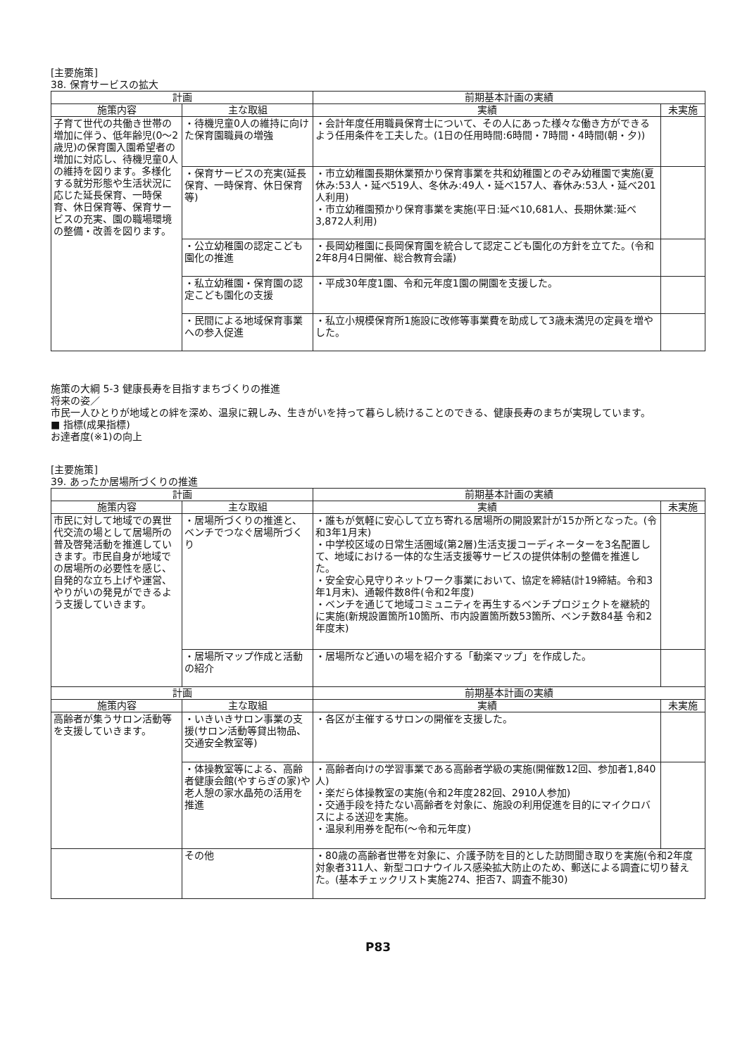[主要施策]
38. 保育サービスの拡大
| 計画 | | 前期基本計画の実績 | |
| --- | --- | --- | --- |
| 施策内容 | 主な取組 | 実績 | 未実施 |
| 子育て世代の共働き世帯の増加に伴う、低年齢児(0～2歳児)の保育園入園希望者の増加に対応し、待機児童0人の維持を図ります。多様化する就労形態や生活状況に応じた延長保育、一時保育、休日保育等、保育サービスの充実、園の職場環境の整備・改善を図ります。 | ・待機児童0人の維持に向けた保育園職員の増強 | ・会計年度任用職員保育士について、その人にあった様々な働き方ができるよう任用条件を工夫した。(1日の任用時間:6時間・7時間・4時間(朝・夕)) | |
| | ・保育サービスの充実(延長保育、一時保育、休日保育等) | ・市立幼稚園長期休業預かり保育事業を共和幼稚園とのぞみ幼稚園で実施(夏休み:53人・延べ519人、冬休み:49人・延べ157人、春休み:53人・延べ201人利用) ・市立幼稚園預かり保育事業を実施(平日:延べ10,681人、長期休業:延べ3,872人利用) | |
| | ・公立幼稚園の認定こども園化の推進 | ・長岡幼稚園に長岡保育園を統合して認定こども園化の方針を立てた。(令和2年8月4日開催、総合教育会議) | |
| | ・私立幼稚園・保育園の認定こども園化の支援 | ・平成30年度1園、令和元年度1園の開園を支援した。 | |
| | ・民間による地域保育事業への参入促進 | ・私立小規模保育所1施設に改修等事業費を助成して3歳未満児の定員を増やした。 | |
施策の大綱 5-3 健康長寿を目指すまちづくりの推進
将来の姿／
市民一人ひとりが地域との絆を深め、温泉に親しみ、生きがいを持って暮らし続けることのできる、健康長寿のまちが実現しています。
■ 指標(成果指標)
お達者度(※1)の向上
[主要施策]
39. あったか居場所づくりの推進
| 計画 | | 前期基本計画の実績 | |
| --- | --- | --- | --- |
| 施策内容 | 主な取組 | 実績 | 未実施 |
| 市民に対して地域での異世代交流の場として居場所の普及啓発活動を推進していきます。市民自身が地域での居場所の必要性を感じ、自発的な立ち上げや運営、やりがいの発見ができるよう支援していきます。 | ・居場所づくりの推進と、ベンチでつなぐ居場所づくり | ・誰もが気軽に安心して立ち寄れる居場所の開設累計が15か所となった。(令和3年1月末) ・中学校区域の日常生活圏域(第2層)生活支援コーディネーターを3名配置して、地域における一体的な生活支援等サービスの提供体制の整備を推進した。 ・安全安心見守りネットワーク事業において、協定を締結(計19締結。令和3年1月末)、通報件数8件(令和2年度) ・ベンチを通じて地域コミュニティを再生するベンチプロジェクトを継続的に実施(新規設置箇所10箇所、市内設置箇所数53箇所、ベンチ数84基 令和2年度末) | |
| | ・居場所マップ作成と活動の紹介 | ・居場所など通いの場を紹介する「動楽マップ」を作成した。 | |
| 計画 | | 前期基本計画の実績 | |
| 施策内容 | 主な取組 | 実績 | 未実施 |
| 高齢者が集うサロン活動等を支援していきます。 | ・いきいきサロン事業の支援(サロン活動等貸出物品、交通安全教室等) | ・各区が主催するサロンの開催を支援した。 | |
| | ・体操教室等による、高齢者健康会館(やすらぎの家)や老人憩の家水晶苑の活用を推進 | ・高齢者向けの学習事業である高齢者学級の実施(開催数12回、参加者1,840人) ・楽だら体操教室の実施(令和2年度282回、2910人参加) ・交通手段を持たない高齢者を対象に、施設の利用促進を目的にマイクロバスによる送迎を実施。 ・温泉利用券を配布(～令和元年度) | |
| | その他 | ・80歳の高齢者世帯を対象に、介護予防を目的とした訪問聞き取りを実施(令和2年度 対象者311人、新型コロナウイルス感染拡大防止のため、郵送による調査に切り替えた。(基本チェックリスト実施274、拒否7、調査不能30) | |
P83